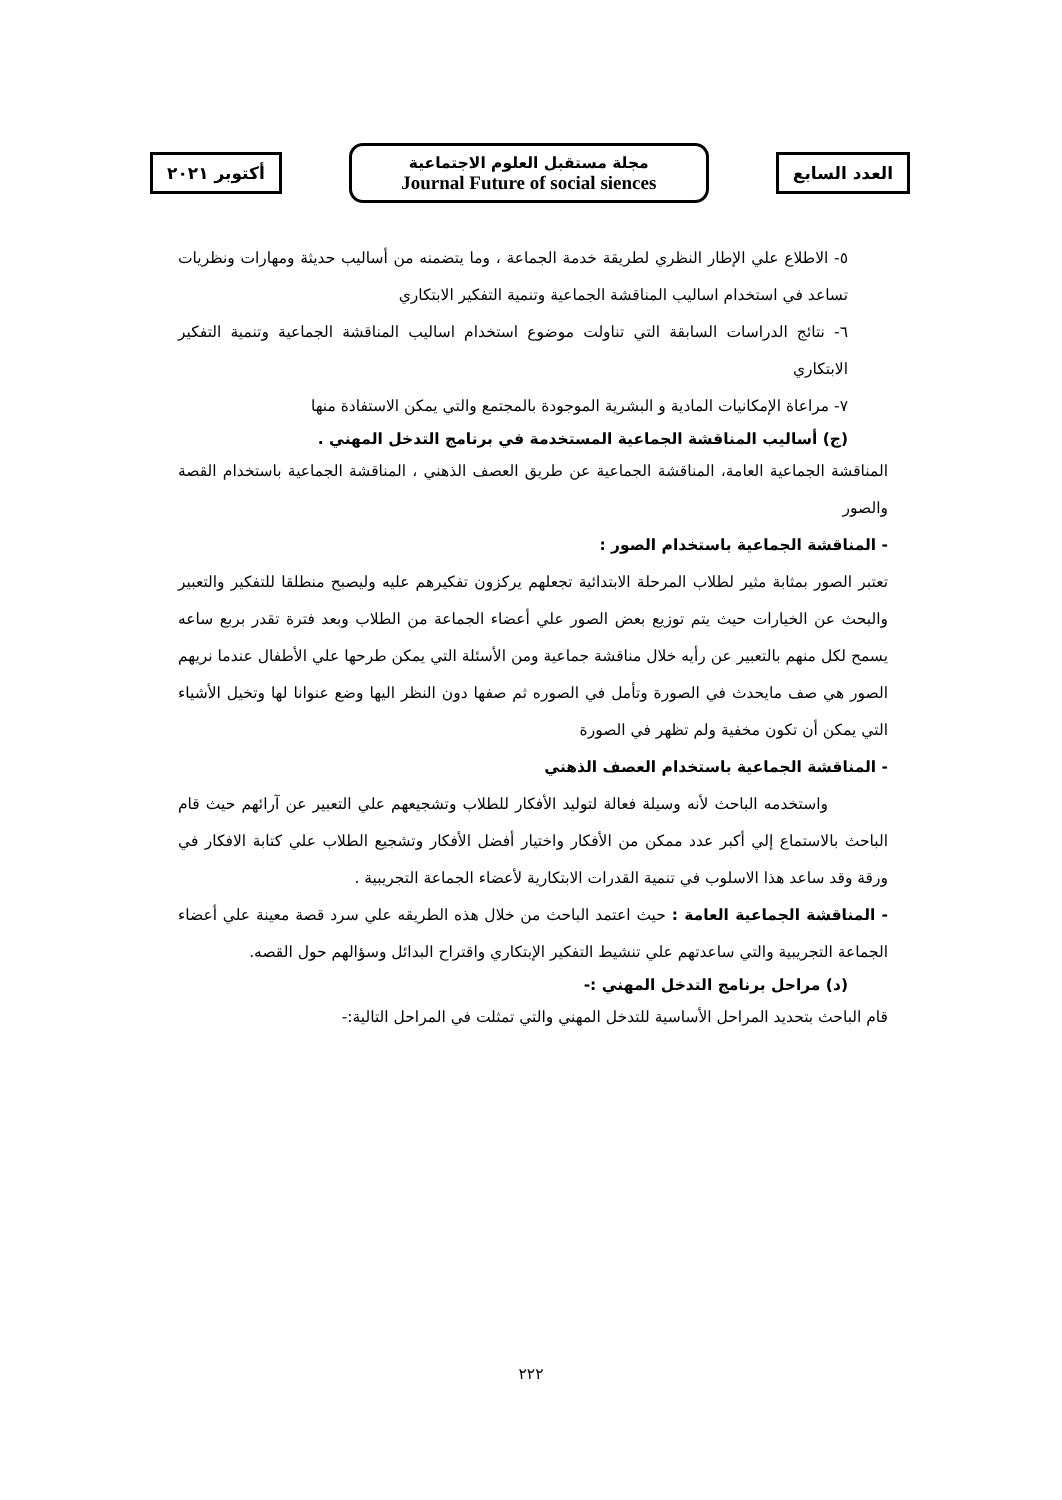العدد السابع
مجلة مستقبل العلوم الاجتماعية
Journal Future of social siences
أكتوبر ٢٠٢١
٥- الاطلاع علي الإطار النظري لطريقة خدمة الجماعة ، وما يتضمنه من أساليب حديثة ومهارات ونظريات تساعد في استخدام اساليب المناقشة الجماعية وتنمية التفكير الابتكاري
٦- نتائج الدراسات السابقة التي تناولت موضوع استخدام اساليب المناقشة الجماعية وتنمية التفكير الابتكاري
٧- مراعاة الإمكانيات المادية و البشرية الموجودة بالمجتمع والتي يمكن الاستفادة منها
(ج) أساليب المناقشة الجماعية المستخدمة في برنامج التدخل المهني .
المناقشة الجماعية العامة، المناقشة الجماعية عن طريق العصف الذهني ، المناقشة الجماعية باستخدام القصة والصور
- المناقشة الجماعية باستخدام الصور :
تعتبر الصور بمثابة مثير لطلاب المرحلة الابتدائية تجعلهم يركزون تفكيرهم عليه وليصبح منطلقا للتفكير والتعبير والبحث عن الخيارات حيث يتم توزيع بعض الصور علي أعضاء الجماعة من الطلاب وبعد فترة تقدر بربع ساعه يسمح لكل منهم بالتعبير عن رأيه خلال مناقشة جماعية ومن الأسئلة التي يمكن طرحها علي الأطفال عندما نريهم الصور هي صف مايحدث في الصورة وتأمل في الصوره ثم صفها دون النظر اليها وضع عنوانا لها وتخيل الأشياء التي يمكن أن تكون مخفية ولم تظهر في الصورة
- المناقشة الجماعية باستخدام العصف الذهني
واستخدمه الباحث لأنه وسيلة فعالة لتوليد الأفكار للطلاب وتشجيعهم علي التعبير عن آرائهم حيث قام الباحث بالاستماع إلي أكبر عدد ممكن من الأفكار واختيار أفضل الأفكار وتشجيع الطلاب علي كتابة الافكار في ورقة وقد ساعد هذا الاسلوب في تنمية القدرات الابتكارية لأعضاء الجماعة التجريبية .
- المناقشة الجماعية العامة : حيث اعتمد الباحث من خلال هذه الطريقه علي سرد قصة معينة علي أعضاء الجماعة التجريبية والتي ساعدتهم علي تنشيط التفكير الإبتكاري واقتراح البدائل وسؤالهم حول القصه.
(د) مراحل برنامج التدخل المهني :-
قام الباحث بتحديد المراحل الأساسية للتدخل المهني والتي تمثلت في المراحل التالية:-
٢٢٢